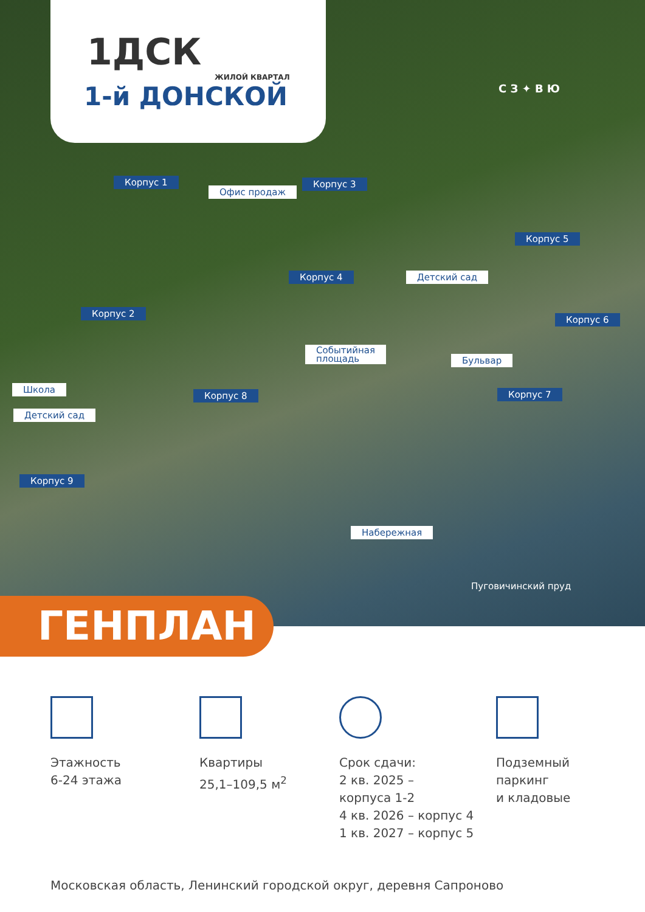1ДСК
ЖИЛОЙ КВАРТАЛ
1-й ДОНСКОЙ
Корпус 1
Офис продаж
Корпус 3
Корпус 5
Корпус 4 Детский сад
Корпус 2
Корпус 6
Событийная
площадь Бульвар
Школа
Корпус 8 Корпус 7
Детский сад
Корпус 9
Набережная
С З ✦ В Ю
Пуговичинский пруд
ГЕНПЛАН
Этажность
6-24 этажа
Квартиры
25,1–109,5 м<sup>2</sup>
Срок сдачи:
2 кв. 2025 –
корпуса 1-2
4 кв. 2026 – корпус 4
1 кв. 2027 – корпус 5
Подземный
паркинг
и кладовые
Московская область, Ленинский городской округ, деревня Сапроново